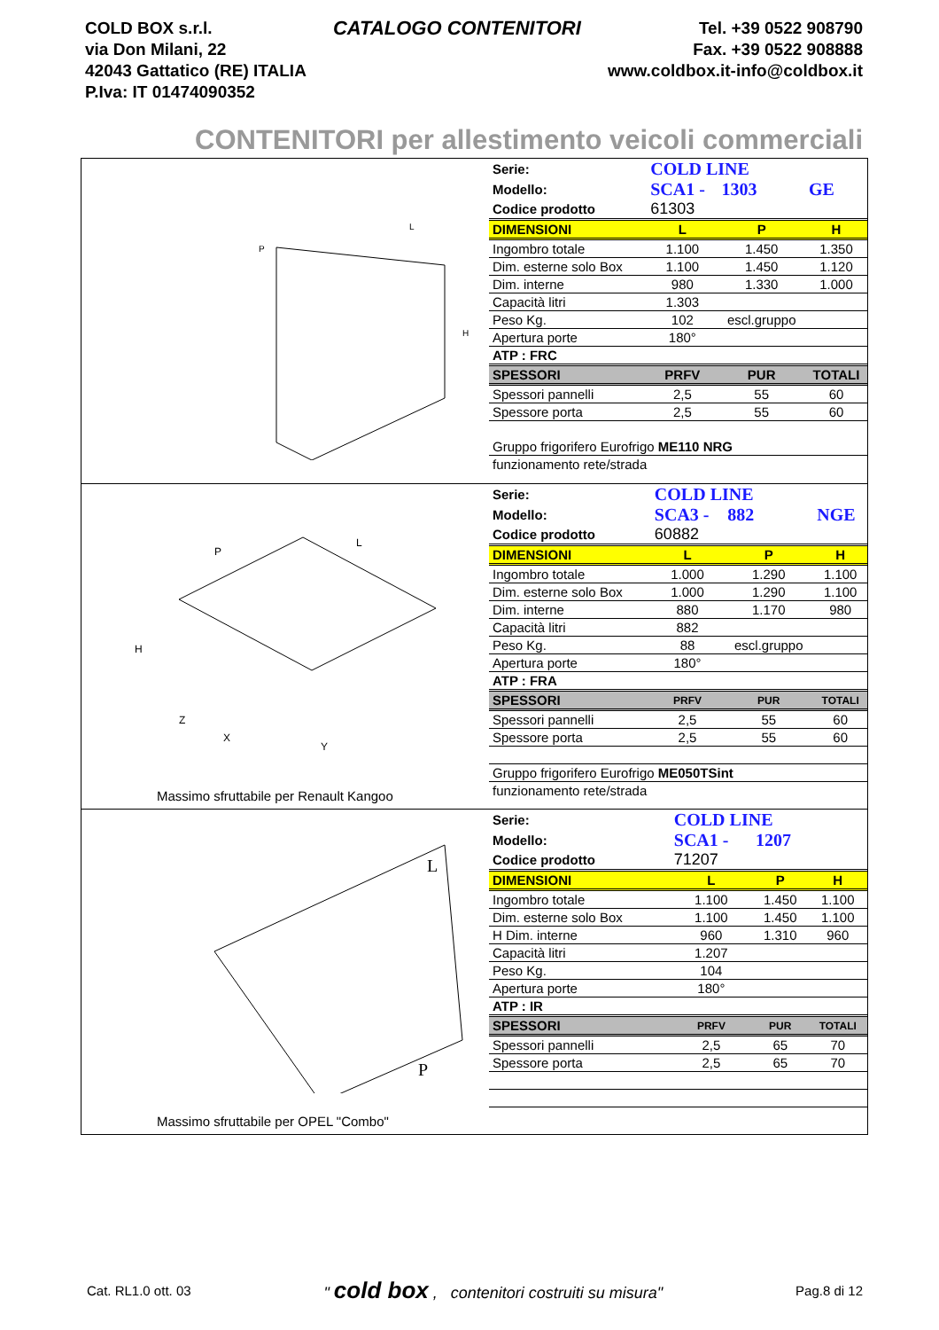COLD BOX s.r.l.
via Don Milani, 22
42043 Gattatico (RE) ITALIA
P.Iva: IT 01474090352
CATALOGO CONTENITORI
Tel. +39 0522 908790
Fax. +39 0522 908888
www.coldbox.it-info@coldbox.it
CONTENITORI per allestimento veicoli commerciali
P
L
H
| Serie: | COLD LINE | | |
| Modello: | SCA1 - | 1303 | GE |
| Codice prodotto | 61303 | | |
| DIMENSIONI | L | P | H |
| Ingombro totale | 1.100 | 1.450 | 1.350 |
| Dim. esterne solo Box | 1.100 | 1.450 | 1.120 |
| Dim. interne | 980 | 1.330 | 1.000 |
| Capacità litri | 1.303 | | |
| Peso Kg. | 102 | escl.gruppo | |
| Apertura porte | 180° | | |
| ATP : FRC | | | |
| SPESSORI | PRFV | PUR | TOTALI |
| Spessori pannelli | 2,5 | 55 | 60 |
| Spessore porta | 2,5 | 55 | 60 |
| Gruppo frigorifero Eurofrigo ME110 NRG | | | |
| funzionamento rete/strada | | | |
P
L
H
Z
X
Y
Massimo sfruttabile per Renault Kangoo
| Serie: | COLD LINE | | |
| Modello: | SCA3 - | 882 | NGE |
| Codice prodotto | 60882 | | |
| DIMENSIONI | L | P | H |
| Ingombro totale | 1.000 | 1.290 | 1.100 |
| Dim. esterne solo Box | 1.000 | 1.290 | 1.100 |
| Dim. interne | 880 | 1.170 | 980 |
| Capacità litri | 882 | | |
| Peso Kg. | 88 | escl.gruppo | |
| Apertura porte | 180° | | |
| ATP : FRA | | | |
| SPESSORI | PRFV | PUR | TOTALI |
| Spessori pannelli | 2,5 | 55 | 60 |
| Spessore porta | 2,5 | 55 | 60 |
| Gruppo frigorifero Eurofrigo ME050TSint | | | |
| funzionamento rete/strada | | | |
L
P
Massimo sfruttabile per OPEL "Combo"
| Serie: | COLD LINE | | |
| Modello: | SCA1 - | 1207 | |
| Codice prodotto | 71207 | | |
| DIMENSIONI | L | P | H |
| Ingombro totale | 1.100 | 1.450 | 1.100 |
| Dim. esterne solo Box | 1.100 | 1.450 | 1.100 |
| H Dim. interne | 960 | 1.310 | 960 |
| Capacità litri | 1.207 | | |
| Peso Kg. | 104 | | |
| Apertura porte | 180° | | |
| ATP : IR | | | |
| SPESSORI | PRFV | PUR | TOTALI |
| Spessori pannelli | 2,5 | 65 | 70 |
| Spessore porta | 2,5 | 65 | 70 |
Cat. RL1.0 ott. 03 " cold box , contenitori costruiti su misura" Pag.8 di 12